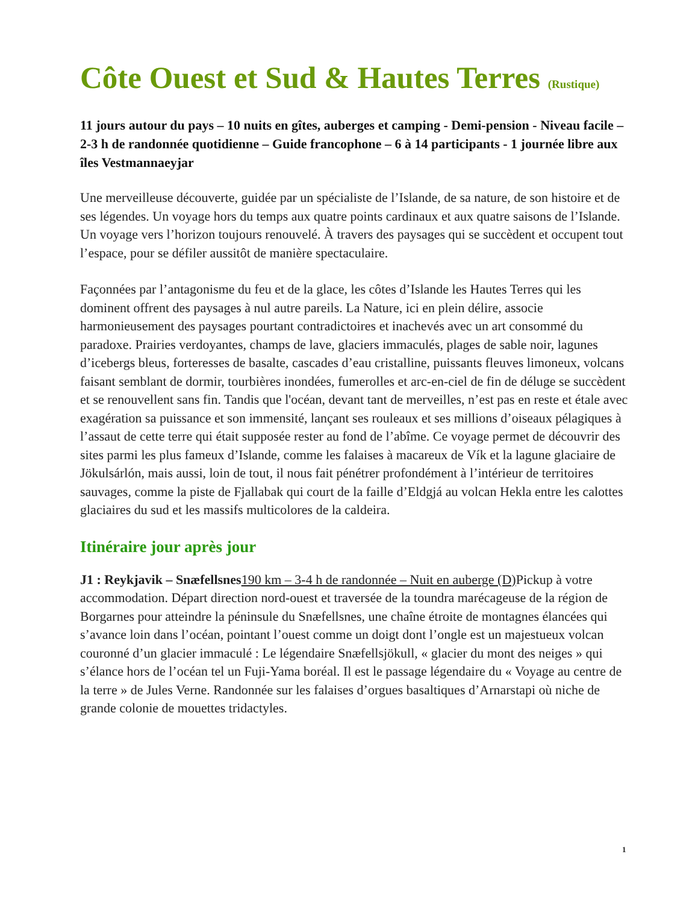Côte Ouest et Sud & Hautes Terres (Rustique)
11 jours autour du pays – 10 nuits en gîtes, auberges et camping - Demi-pension - Niveau facile – 2-3 h de randonnée quotidienne – Guide francophone – 6 à 14 participants - 1 journée libre aux îles Vestmannaeyjar
Une merveilleuse découverte, guidée par un spécialiste de l’Islande, de sa nature, de son histoire et de ses légendes. Un voyage hors du temps aux quatre points cardinaux et aux quatre saisons de l’Islande. Un voyage vers l’horizon toujours renouvelé. À travers des paysages qui se succèdent et occupent tout l’espace, pour se défiler aussitôt de manière spectaculaire.
Façonnées par l’antagonisme du feu et de la glace, les côtes d’Islande les Hautes Terres qui les dominent offrent des paysages à nul autre pareils. La Nature, ici en plein délire, associe harmonieusement des paysages pourtant contradictoires et inachevés avec un art consommé du paradoxe. Prairies verdoyantes, champs de lave, glaciers immaculés, plages de sable noir, lagunes d’icebergs bleus, forteresses de basalte, cascades d’eau cristalline, puissants fleuves limoneux, volcans faisant semblant de dormir, tourbières inondées, fumerolles et arc-en-ciel de fin de déluge se succèdent et se renouvellent sans fin. Tandis que l'océan, devant tant de merveilles, n’est pas en reste et étale avec exagération sa puissance et son immensité, lançant ses rouleaux et ses millions d’oiseaux pélagiques à l’assaut de cette terre qui était supposée rester au fond de l’abîme. Ce voyage permet de découvrir des sites parmi les plus fameux d’Islande, comme les falaises à macareux de Vík et la lagune glaciaire de Jökulsárlón, mais aussi, loin de tout, il nous fait pénétrer profondément à l’intérieur de territoires sauvages, comme la piste de Fjallabak qui court de la faille d’Eldgjá au volcan Hekla entre les calottes glaciaires du sud et les massifs multicolores de la caldeira.
Itinéraire jour après jour
J1 : Reykjavik – Snæfellsnes 190 km – 3-4 h de randonnée – Nuit en auberge (D) Pickup à votre accommodation. Départ direction nord-ouest et traversée de la toundra marécageuse de la région de Borgarnes pour atteindre la péninsule du Snæfellsnes, une chaîne étroite de montagnes élancées qui s’avance loin dans l’océan, pointant l’ouest comme un doigt dont l’ongle est un majestueux volcan couronné d’un glacier immaculé : Le légendaire Snæfellsjökull, « glacier du mont des neiges » qui s’élance hors de l’océan tel un Fuji-Yama boréal. Il est le passage légendaire du « Voyage au centre de la terre » de Jules Verne. Randonnée sur les falaises d’orgues basaltiques d’Arnarstapi où niche de grande colonie de mouettes tridactyles.
1